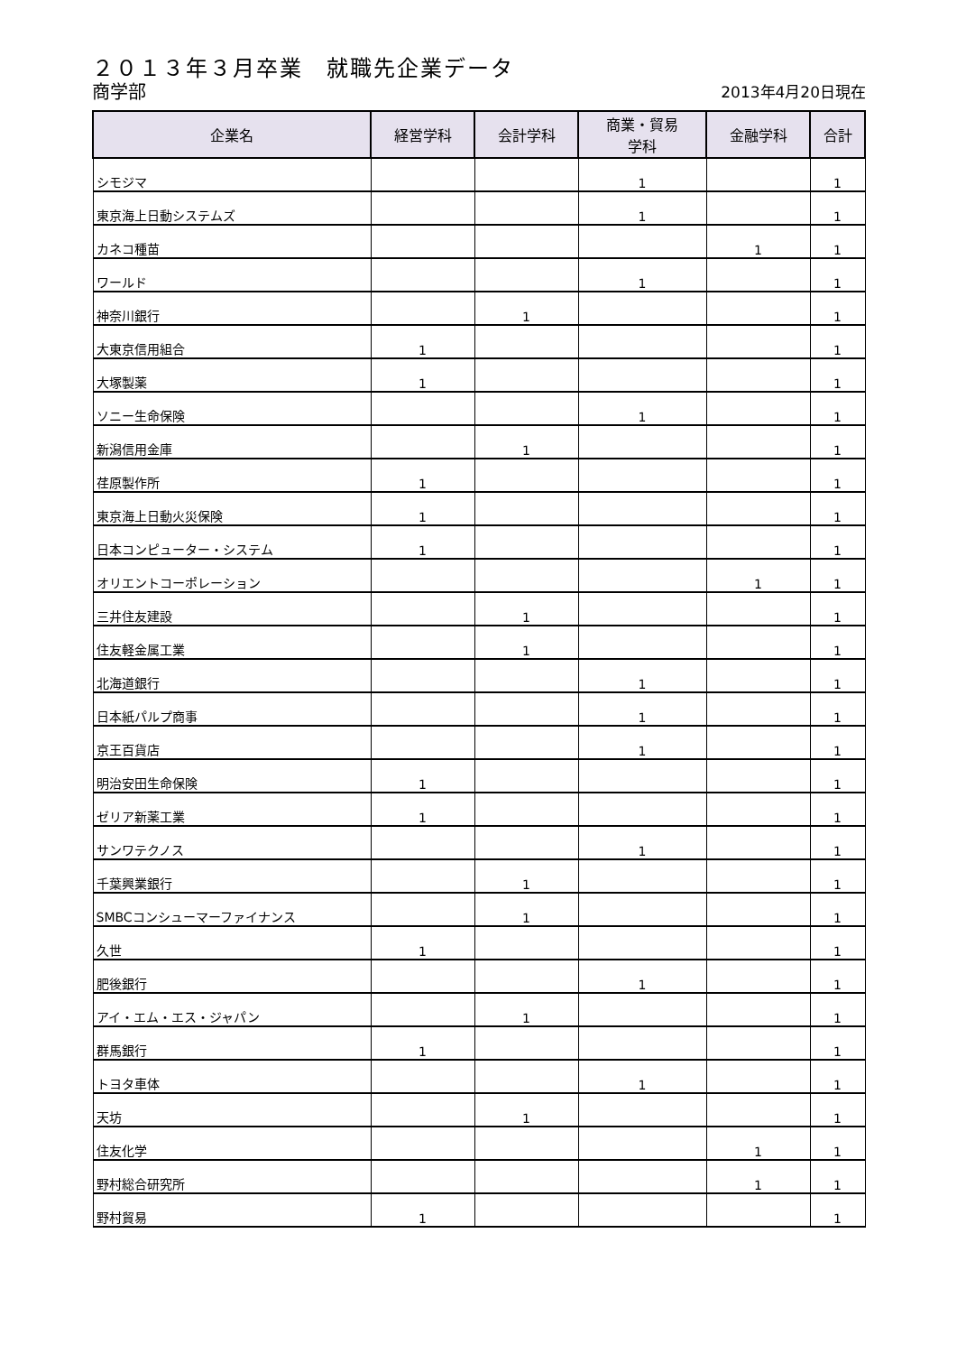２０１３年３月卒業　就職先企業データ
商学部 2013年4月20日現在
| 企業名 | 経営学科 | 会計学科 | 商業・貿易 学科 | 金融学科 | 合計 |
| --- | --- | --- | --- | --- | --- |
| シモジマ | | | 1 | | 1 |
| 東京海上日動システムズ | | | 1 | | 1 |
| カネコ種苗 | | | | 1 | 1 |
| ワールド | | | 1 | | 1 |
| 神奈川銀行 | | 1 | | | 1 |
| 大東京信用組合 | 1 | | | | 1 |
| 大塚製薬 | 1 | | | | 1 |
| ソニー生命保険 | | | 1 | | 1 |
| 新潟信用金庫 | | 1 | | | 1 |
| 荏原製作所 | 1 | | | | 1 |
| 東京海上日動火災保険 | 1 | | | | 1 |
| 日本コンピューター・システム | 1 | | | | 1 |
| オリエントコーポレーション | | | | 1 | 1 |
| 三井住友建設 | | 1 | | | 1 |
| 住友軽金属工業 | | 1 | | | 1 |
| 北海道銀行 | | | 1 | | 1 |
| 日本紙パルプ商事 | | | 1 | | 1 |
| 京王百貨店 | | | 1 | | 1 |
| 明治安田生命保険 | 1 | | | | 1 |
| ゼリア新薬工業 | 1 | | | | 1 |
| サンワテクノス | | | 1 | | 1 |
| 千葉興業銀行 | | 1 | | | 1 |
| SMBCコンシューマーファイナンス | | 1 | | | 1 |
| 久世 | 1 | | | | 1 |
| 肥後銀行 | | | 1 | | 1 |
| アイ・エム・エス・ジャパン | | 1 | | | 1 |
| 群馬銀行 | 1 | | | | 1 |
| トヨタ車体 | | | 1 | | 1 |
| 天坊 | | 1 | | | 1 |
| 住友化学 | | | | 1 | 1 |
| 野村総合研究所 | | | | 1 | 1 |
| 野村貿易 | 1 | | | | 1 |